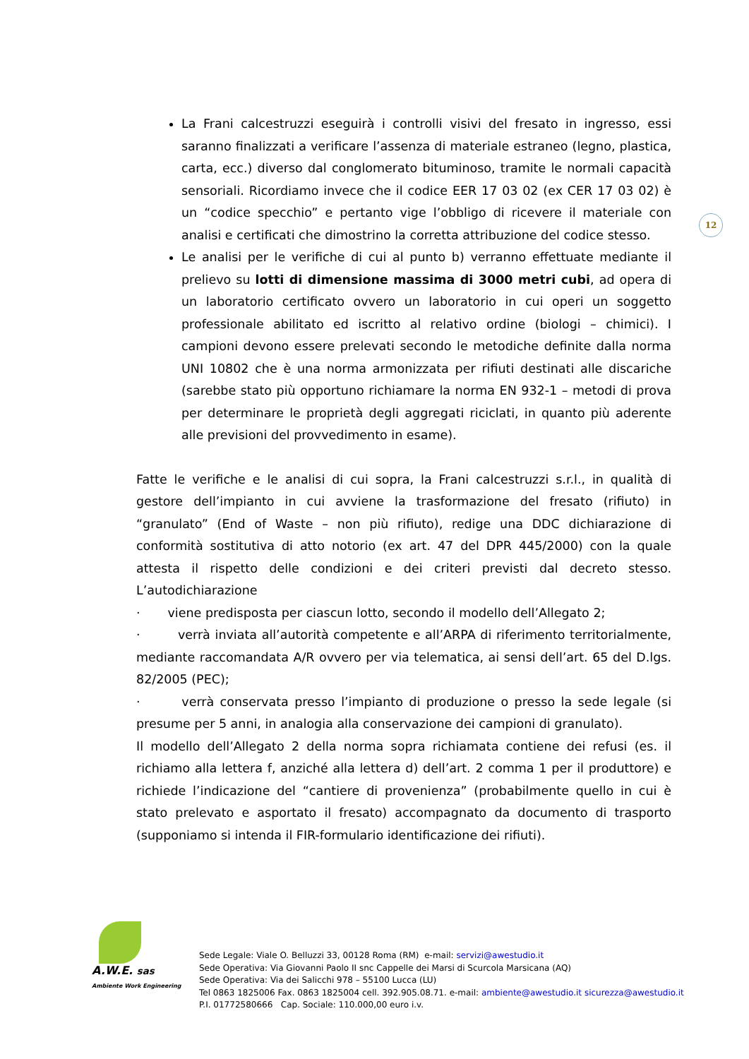12
La Frani calcestruzzi eseguirà i controlli visivi del fresato in ingresso, essi saranno finalizzati a verificare l’assenza di materiale estraneo (legno, plastica, carta, ecc.) diverso dal conglomerato bituminoso, tramite le normali capacità sensoriali. Ricordiamo invece che il codice EER 17 03 02 (ex CER 17 03 02) è un “codice specchio” e pertanto vige l’obbligo di ricevere il materiale con analisi e certificati che dimostrino la corretta attribuzione del codice stesso.
Le analisi per le verifiche di cui al punto b) verranno effettuate mediante il prelievo su lotti di dimensione massima di 3000 metri cubi, ad opera di un laboratorio certificato ovvero un laboratorio in cui operi un soggetto professionale abilitato ed iscritto al relativo ordine (biologi – chimici). I campioni devono essere prelevati secondo le metodiche definite dalla norma UNI 10802 che è una norma armonizzata per rifiuti destinati alle discariche (sarebbe stato più opportuno richiamare la norma EN 932-1 – metodi di prova per determinare le proprietà degli aggregati riciclati, in quanto più aderente alle previsioni del provvedimento in esame).
Fatte le verifiche e le analisi di cui sopra, la Frani calcestruzzi s.r.l., in qualità di gestore dell’impianto in cui avviene la trasformazione del fresato (rifiuto) in “granulato” (End of Waste – non più rifiuto), redige una DDC dichiarazione di conformità sostitutiva di atto notorio (ex art. 47 del DPR 445/2000) con la quale attesta il rispetto delle condizioni e dei criteri previsti dal decreto stesso. L’autodichiarazione
· viene predisposta per ciascun lotto, secondo il modello dell’Allegato 2;
· verrà inviata all’autorità competente e all’ARPA di riferimento territorialmente, mediante raccomandata A/R ovvero per via telematica, ai sensi dell’art. 65 del D.lgs. 82/2005 (PEC);
· verrà conservata presso l’impianto di produzione o presso la sede legale (si presume per 5 anni, in analogia alla conservazione dei campioni di granulato).
Il modello dell’Allegato 2 della norma sopra richiamata contiene dei refusi (es. il richiamo alla lettera f, anziché alla lettera d) dell’art. 2 comma 1 per il produttore) e richiede l’indicazione del “cantiere di provenienza” (probabilmente quello in cui è stato prelevato e asportato il fresato) accompagnato da documento di trasporto (supponiamo si intenda il FIR-formulario identificazione dei rifiuti).
A.W.E. sas
Ambiente Work Engineering
Sede Legale: Viale O. Belluzzi 33, 00128 Roma (RM) e-mail: servizi@awestudio.it
Sede Operativa: Via Giovanni Paolo II snc Cappelle dei Marsi di Scurcola Marsicana (AQ)
Sede Operativa: Via dei Salicchi 978 – 55100 Lucca (LU)
Tel 0863 1825006 Fax. 0863 1825004 cell. 392.905.08.71. e-mail: ambiente@awestudio.it sicurezza@awestudio.it
P.I. 01772580666 Cap. Sociale: 110.000,00 euro i.v.